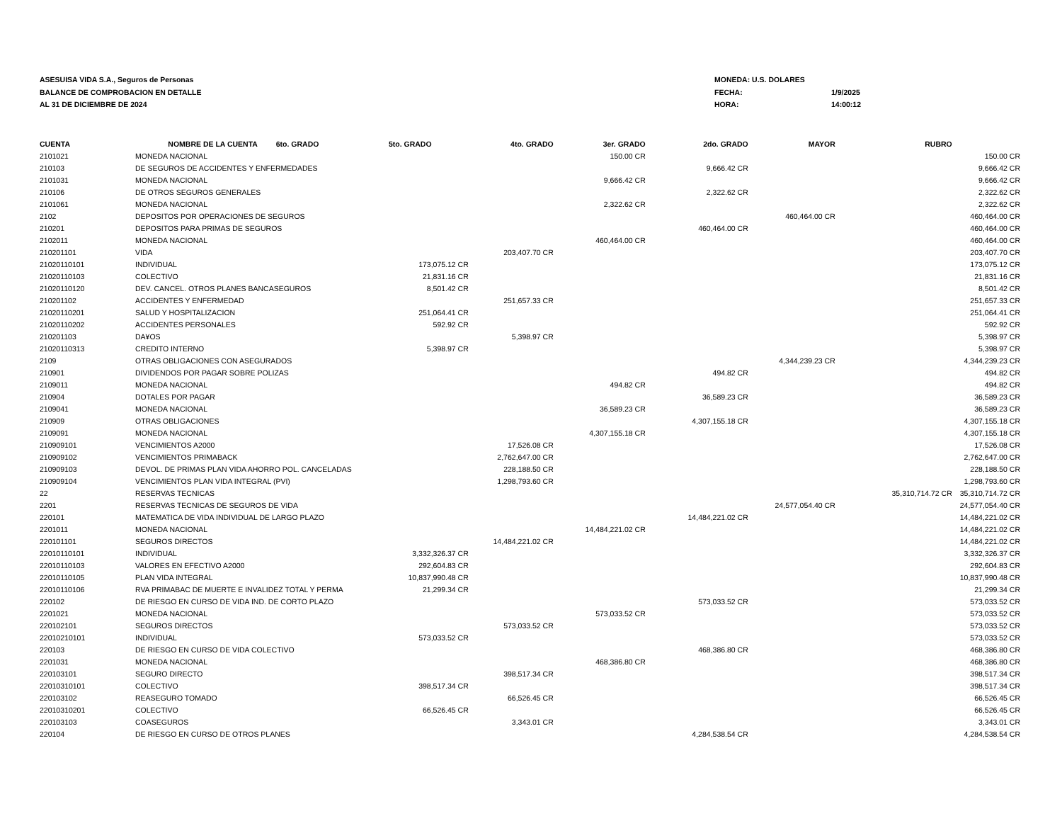ASESUISA VIDA S.A., Seguros de Personas
BALANCE DE COMPROBACION EN DETALLE
AL 31 DE DICIEMBRE DE 2024
MONEDA: U.S. DOLARES
FECHA: 1/9/2025
HORA: 14:00:12
| CUENTA | NOMBRE DE LA CUENTA 6to. GRADO | 5to. GRADO | 4to. GRADO | 3er. GRADO | 2do. GRADO | MAYOR | RUBRO | |
| --- | --- | --- | --- | --- | --- | --- | --- | --- |
| 2101021 | MONEDA NACIONAL | | | 150.00 CR | | | | 150.00 CR |
| 210103 | DE SEGUROS DE ACCIDENTES Y ENFERMEDADES | | | | 9,666.42 CR | | | 9,666.42 CR |
| 2101031 | MONEDA NACIONAL | | | 9,666.42 CR | | | | 9,666.42 CR |
| 210106 | DE OTROS SEGUROS GENERALES | | | | 2,322.62 CR | | | 2,322.62 CR |
| 2101061 | MONEDA NACIONAL | | | 2,322.62 CR | | | | 2,322.62 CR |
| 2102 | DEPOSITOS POR OPERACIONES DE SEGUROS | | | | | 460,464.00 CR | | 460,464.00 CR |
| 210201 | DEPOSITOS PARA PRIMAS DE SEGUROS | | | | 460,464.00 CR | | | 460,464.00 CR |
| 2102011 | MONEDA NACIONAL | | | 460,464.00 CR | | | | 460,464.00 CR |
| 210201101 | VIDA | | 203,407.70 CR | | | | | 203,407.70 CR |
| 21020110101 | INDIVIDUAL | 173,075.12 CR | | | | | | 173,075.12 CR |
| 21020110103 | COLECTIVO | 21,831.16 CR | | | | | | 21,831.16 CR |
| 21020110120 | DEV. CANCEL. OTROS PLANES BANCASEGUROS | 8,501.42 CR | | | | | | 8,501.42 CR |
| 210201102 | ACCIDENTES Y ENFERMEDAD | | 251,657.33 CR | | | | | 251,657.33 CR |
| 21020110201 | SALUD Y HOSPITALIZACION | 251,064.41 CR | | | | | | 251,064.41 CR |
| 21020110202 | ACCIDENTES PERSONALES | 592.92 CR | | | | | | 592.92 CR |
| 210201103 | DA¥OS | | 5,398.97 CR | | | | | 5,398.97 CR |
| 21020110313 | CREDITO INTERNO | 5,398.97 CR | | | | | | 5,398.97 CR |
| 2109 | OTRAS OBLIGACIONES CON ASEGURADOS | | | | | 4,344,239.23 CR | | 4,344,239.23 CR |
| 210901 | DIVIDENDOS POR PAGAR SOBRE POLIZAS | | | | 494.82 CR | | | 494.82 CR |
| 2109011 | MONEDA NACIONAL | | | 494.82 CR | | | | 494.82 CR |
| 210904 | DOTALES POR PAGAR | | | | 36,589.23 CR | | | 36,589.23 CR |
| 2109041 | MONEDA NACIONAL | | | 36,589.23 CR | | | | 36,589.23 CR |
| 210909 | OTRAS OBLIGACIONES | | | | 4,307,155.18 CR | | | 4,307,155.18 CR |
| 2109091 | MONEDA NACIONAL | | | 4,307,155.18 CR | | | | 4,307,155.18 CR |
| 210909101 | VENCIMIENTOS A2000 | | 17,526.08 CR | | | | | 17,526.08 CR |
| 210909102 | VENCIMIENTOS PRIMABACK | | 2,762,647.00 CR | | | | | 2,762,647.00 CR |
| 210909103 | DEVOL. DE PRIMAS PLAN VIDA AHORRO POL. CANCELADAS | | 228,188.50 CR | | | | | 228,188.50 CR |
| 210909104 | VENCIMIENTOS PLAN VIDA INTEGRAL (PVI) | | 1,298,793.60 CR | | | | | 1,298,793.60 CR |
| 22 | RESERVAS TECNICAS | | | | | | 35,310,714.72 CR | 35,310,714.72 CR |
| 2201 | RESERVAS TECNICAS DE SEGUROS DE VIDA | | | | | 24,577,054.40 CR | | 24,577,054.40 CR |
| 220101 | MATEMATICA DE VIDA INDIVIDUAL DE LARGO PLAZO | | | | 14,484,221.02 CR | | | 14,484,221.02 CR |
| 2201011 | MONEDA NACIONAL | | | 14,484,221.02 CR | | | | 14,484,221.02 CR |
| 220101101 | SEGUROS DIRECTOS | | 14,484,221.02 CR | | | | | 14,484,221.02 CR |
| 22010110101 | INDIVIDUAL | 3,332,326.37 CR | | | | | | 3,332,326.37 CR |
| 22010110103 | VALORES EN EFECTIVO A2000 | 292,604.83 CR | | | | | | 292,604.83 CR |
| 22010110105 | PLAN VIDA INTEGRAL | 10,837,990.48 CR | | | | | | 10,837,990.48 CR |
| 22010110106 | RVA PRIMABAC DE MUERTE E INVALIDEZ TOTAL Y PERMA | 21,299.34 CR | | | | | | 21,299.34 CR |
| 220102 | DE RIESGO EN CURSO DE VIDA IND. DE CORTO PLAZO | | | | 573,033.52 CR | | | 573,033.52 CR |
| 2201021 | MONEDA NACIONAL | | | 573,033.52 CR | | | | 573,033.52 CR |
| 220102101 | SEGUROS DIRECTOS | | 573,033.52 CR | | | | | 573,033.52 CR |
| 22010210101 | INDIVIDUAL | 573,033.52 CR | | | | | | 573,033.52 CR |
| 220103 | DE RIESGO EN CURSO DE VIDA COLECTIVO | | | | 468,386.80 CR | | | 468,386.80 CR |
| 2201031 | MONEDA NACIONAL | | | 468,386.80 CR | | | | 468,386.80 CR |
| 220103101 | SEGURO DIRECTO | | 398,517.34 CR | | | | | 398,517.34 CR |
| 22010310101 | COLECTIVO | 398,517.34 CR | | | | | | 398,517.34 CR |
| 220103102 | REASEGURO TOMADO | | 66,526.45 CR | | | | | 66,526.45 CR |
| 22010310201 | COLECTIVO | 66,526.45 CR | | | | | | 66,526.45 CR |
| 220103103 | COASEGUROS | | 3,343.01 CR | | | | | 3,343.01 CR |
| 220104 | DE RIESGO EN CURSO DE OTROS PLANES | | | | 4,284,538.54 CR | | | 4,284,538.54 CR |